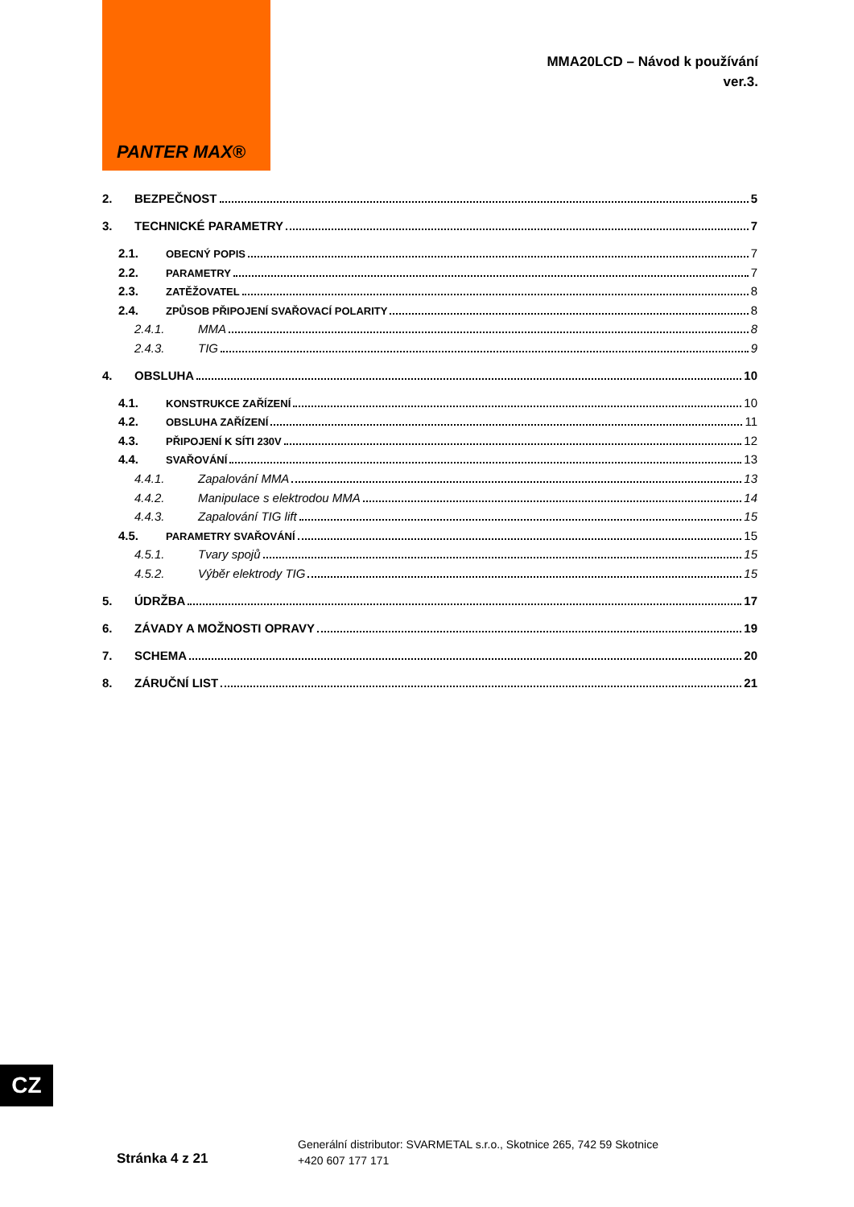PANTER MAX®
MMA20LCD – Návod k používání
ver.3.
2. BEZPEČNOST 5
3. TECHNICKÉ PARAMETRY 7
2.1. OBECNÝ POPIS 7
2.2. PARAMETRY 7
2.3. ZATĚŽOVATEL 8
2.4. ZPŮSOB PŘIPOJENÍ SVAŘOVACÍ POLARITY 8
2.4.1. MMA 8
2.4.3. TIG 9
4. OBSLUHA 10
4.1. KONSTRUKCE ZAŘÍZENÍ 10
4.2. OBSLUHA ZAŘÍZENÍ 11
4.3. PŘIPOJENÍ K SÍTI 230V 12
4.4. SVAŘOVÁNÍ 13
4.4.1. Zapalování MMA 13
4.4.2. Manipulace s elektrodou MMA 14
4.4.3. Zapalování TIG lift 15
4.5. PARAMETRY SVAŘOVÁNÍ 15
4.5.1. Tvary spojů 15
4.5.2. Výběr elektrody TIG 15
5. ÚDRŽBA 17
6. ZÁVADY A MOŽNOSTI OPRAVY 19
7. SCHEMA 20
8. ZÁRUČNÍ LIST 21
CZ
Stránka 4 z 21
Generální distributor: SVARMETAL s.r.o., Skotnice 265, 742 59 Skotnice
+420 607 177 171